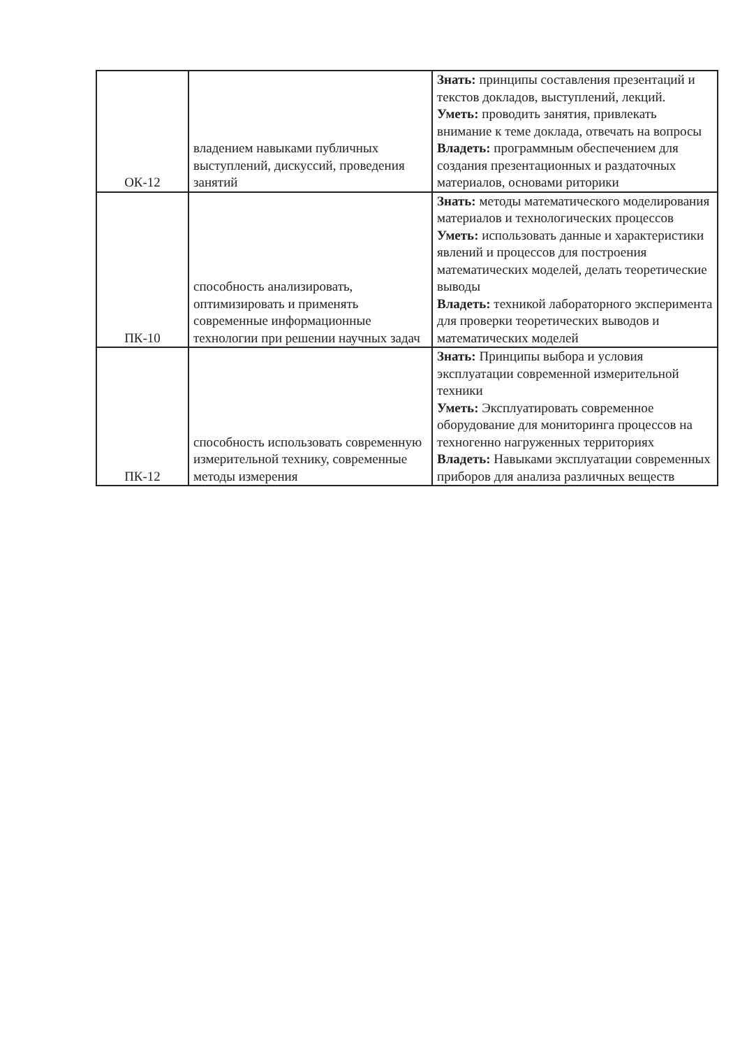| ОК-12 | владением навыками публичных выступлений, дискуссий, проведения занятий | Знать: принципы составления презентаций и текстов докладов, выступлений, лекций. Уметь: проводить занятия, привлекать внимание к теме доклада, отвечать на вопросы Владеть: программным обеспечением для создания презентационных и раздаточных материалов, основами риторики |
| ПК-10 | способность анализировать, оптимизировать и применять современные информационные технологии при решении научных задач | Знать: методы математического моделирования материалов и технологических процессов Уметь: использовать данные и характеристики явлений и процессов для построения математических моделей, делать теоретические выводы Владеть: техникой лабораторного эксперимента для проверки теоретических выводов и математических моделей |
| ПК-12 | способность использовать современную измерительной технику, современные методы измерения | Знать: Принципы выбора и условия эксплуатации современной измерительной техники Уметь: Эксплуатировать современное оборудование для мониторинга процессов на техногенно нагруженных территориях Владеть: Навыками эксплуатации современных приборов для анализа различных веществ |